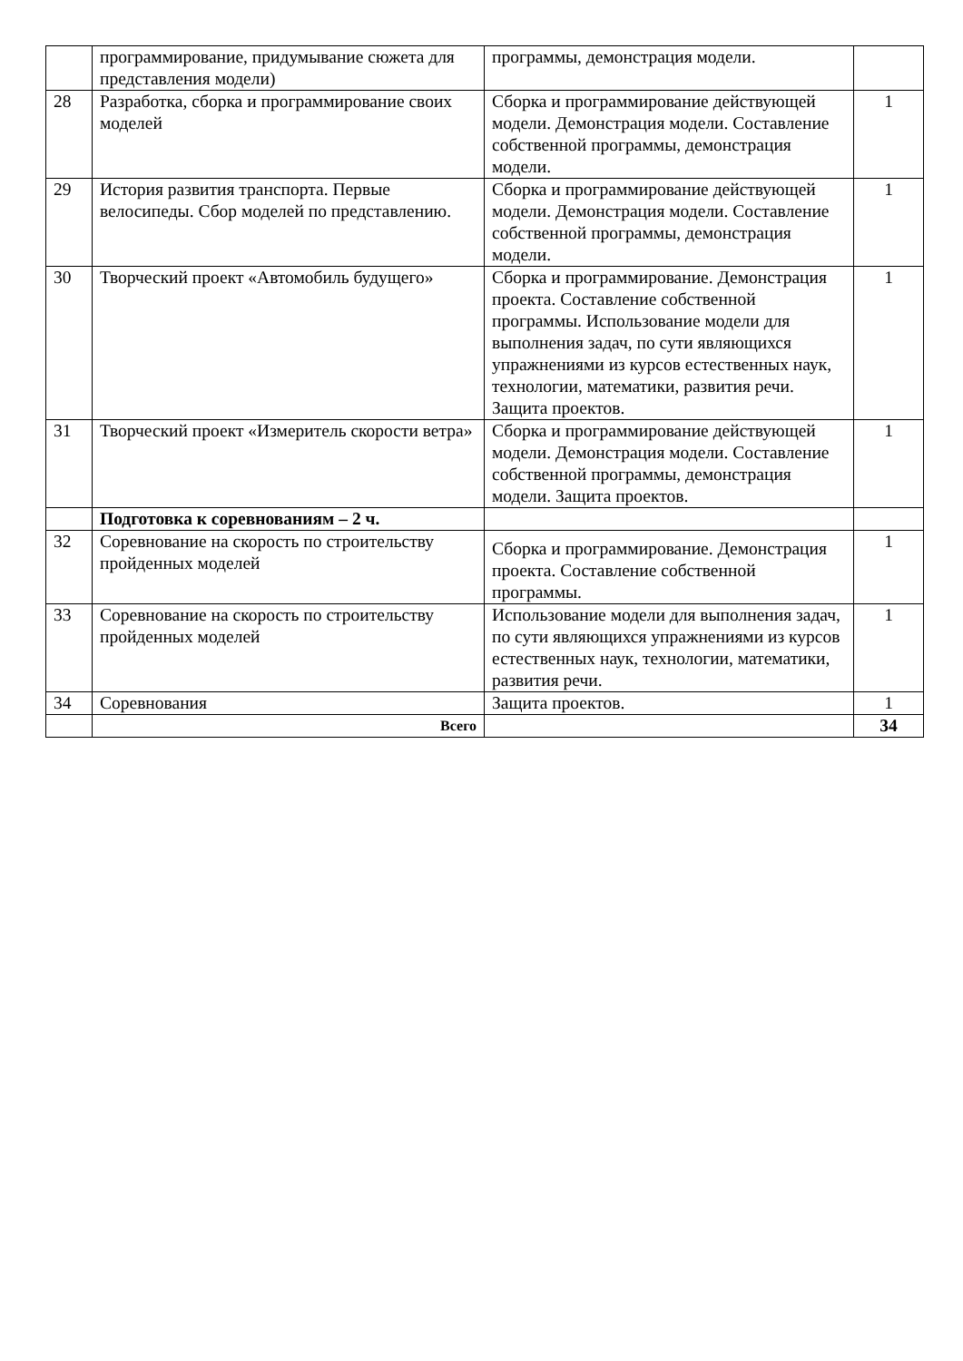| | программирование, придумывание сюжета для представления модели) | программы, демонстрация модели. | |
| 28 | Разработка, сборка и программирование своих моделей | Сборка и программирование действующей модели. Демонстрация модели. Составление собственной программы, демонстрация модели. | 1 |
| 29 | История развития транспорта. Первые велосипеды. Сбор моделей по представлению. | Сборка и программирование действующей модели. Демонстрация модели. Составление собственной программы, демонстрация модели. | 1 |
| 30 | Творческий проект «Автомобиль будущего» | Сборка и программирование. Демонстрация проекта. Составление собственной программы. Использование модели для выполнения задач, по сути являющихся упражнениями из курсов естественных наук, технологии, математики, развития речи. Защита проектов. | 1 |
| 31 | Творческий проект «Измеритель скорости ветра» | Сборка и программирование действующей модели. Демонстрация модели. Составление собственной программы, демонстрация модели. Защита проектов. | 1 |
| | Подготовка к соревнованиям – 2 ч. | | |
| 32 | Соревнование на скорость по строительству пройденных моделей | Сборка и программирование. Демонстрация проекта. Составление собственной программы. | 1 |
| 33 | Соревнование на скорость по строительству пройденных моделей | Использование модели для выполнения задач, по сути являющихся упражнениями из курсов естественных наук, технологии, математики, развития речи. | 1 |
| 34 | Соревнования | Защита проектов. | 1 |
| | Всего | | 34 |